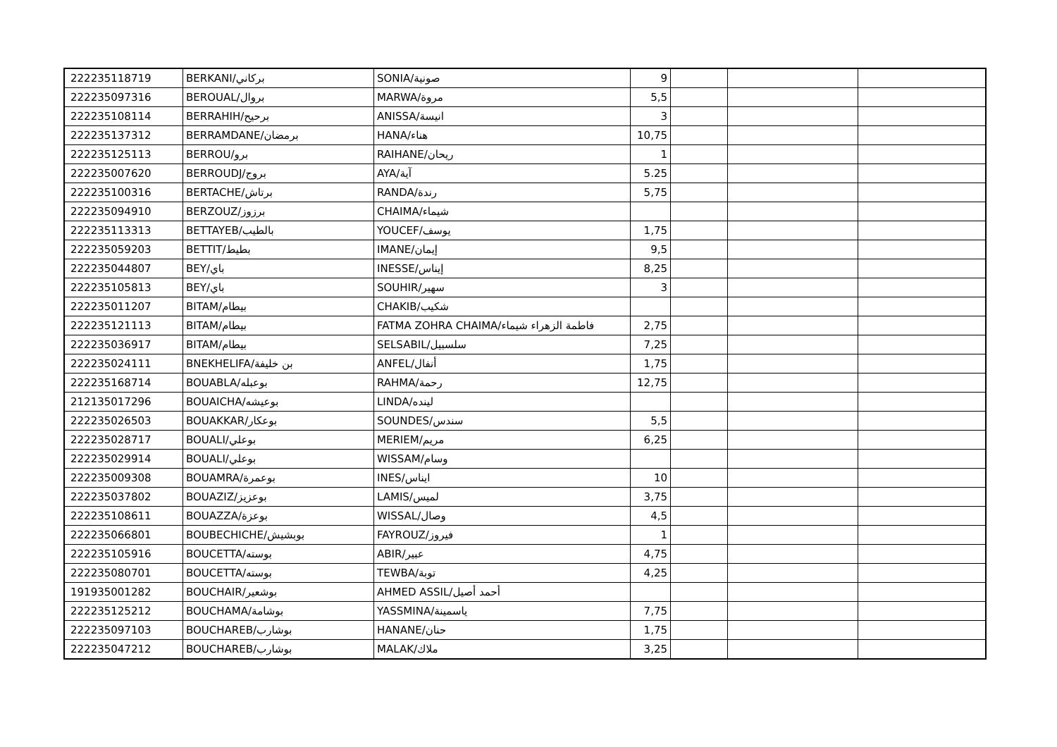| 222235118719 | BERKANI/بركاني | SONIA/صونية | 9 | | | |
| 222235097316 | BEROUAL/بروال | MARWA/مروة | 5,5 | | | |
| 222235108114 | BERRAHIH/برحيح | ANISSA/انيسة | 3 | | | |
| 222235137312 | BERRAMDANE/برمضان | HANA/هناء | 10,75 | | | |
| 222235125113 | BERROU/برو | RAIHANE/ريحان | 1 | | | |
| 222235007620 | BERROUDJ/بروج | AYA/آية | 5.25 | | | |
| 222235100316 | BERTACHE/برتاش | RANDA/رندة | 5,75 | | | |
| 222235094910 | BERZOUZ/برزوز | CHAIMA/شيماء | | | | |
| 222235113313 | BETTAYEB/بالطيب | YOUCEF/يوسف | 1,75 | | | |
| 222235059203 | BETTIT/بطيط | IMANE/إيمان | 9,5 | | | |
| 222235044807 | BEY/باي | INESSE/إيناس | 8,25 | | | |
| 222235105813 | BEY/باي | SOUHIR/سهير | 3 | | | |
| 222235011207 | BITAM/بيطام | CHAKIB/شكيب | | | | |
| 222235121113 | BITAM/بيطام | FATMA ZOHRA CHAIMA/فاطمة الزهراء شيماء | 2,75 | | | |
| 222235036917 | BITAM/بيطام | SELSABIL/سلسبيل | 7,25 | | | |
| 222235024111 | BNEKHELIFA/بن خليفة | ANFEL/أنفال | 1,75 | | | |
| 222235168714 | BOUABLA/بوعبله | RAHMA/رحمة | 12,75 | | | |
| 212135017296 | BOUAICHA/بوعيشه | LINDA/لينده | | | | |
| 222235026503 | BOUAKKAR/بوعكار | SOUNDES/سندس | 5,5 | | | |
| 222235028717 | BOUALI/بوعلي | MERIEM/مريم | 6,25 | | | |
| 222235029914 | BOUALI/بوعلي | WISSAM/وسام | | | | |
| 222235009308 | BOUAMRA/بوعمرة | INES/ايناس | 10 | | | |
| 222235037802 | BOUAZIZ/بوعزيز | LAMIS/لميس | 3,75 | | | |
| 222235108611 | BOUAZZA/بوعزة | WISSAL/وصال | 4,5 | | | |
| 222235066801 | BOUBECHICHE/بوبشيش | FAYROUZ/فيروز | 1 | | | |
| 222235105916 | BOUCETTA/بوسته | ABIR/عبير | 4,75 | | | |
| 222235080701 | BOUCETTA/بوسته | TEWBA/توبة | 4,25 | | | |
| 191935001282 | BOUCHAIR/بوشعير | AHMED ASSIL/أحمد أصيل | | | | |
| 222235125212 | BOUCHAMA/بوشامة | YASSMINA/ياسمينة | 7,75 | | | |
| 222235097103 | BOUCHAREB/بوشارب | HANANE/حنان | 1,75 | | | |
| 222235047212 | BOUCHAREB/بوشارب | MALAK/ملاك | 3,25 | | | |